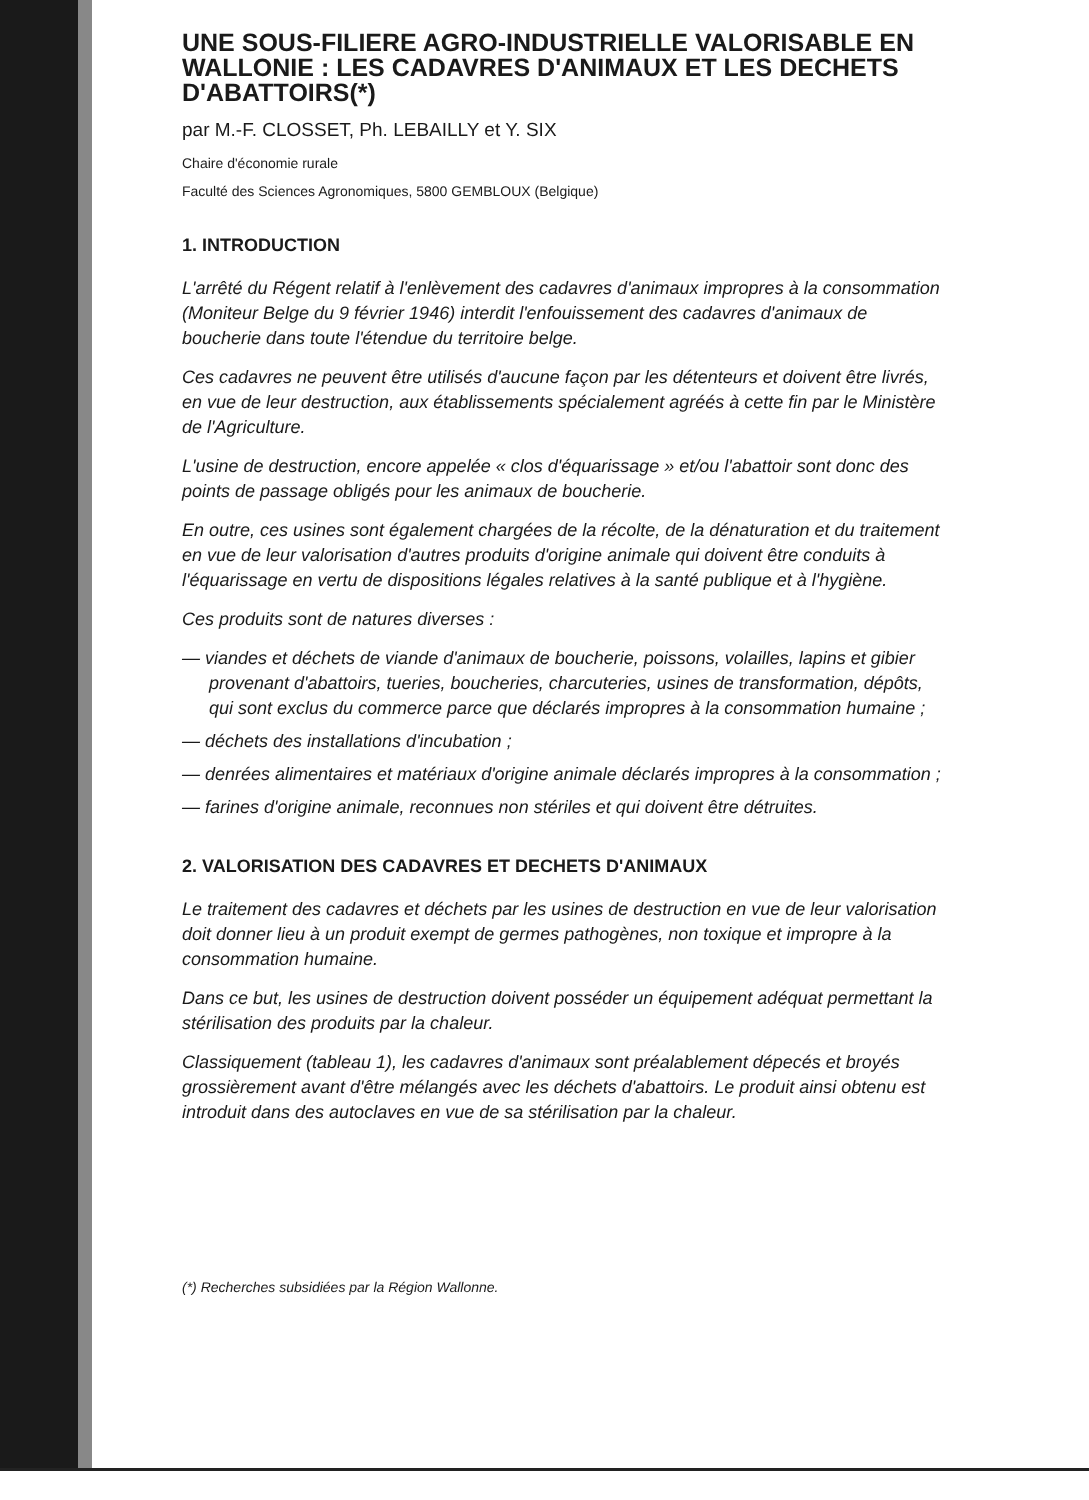UNE SOUS-FILIERE AGRO-INDUSTRIELLE VALORISABLE EN WALLONIE : LES CADAVRES D'ANIMAUX ET LES DECHETS D'ABATTOIRS(*)
par M.-F. CLOSSET, Ph. LEBAILLY et Y. SIX
Chaire d'économie rurale
Faculté des Sciences Agronomiques, 5800 GEMBLOUX (Belgique)
1. INTRODUCTION
L'arrêté du Régent relatif à l'enlèvement des cadavres d'animaux impropres à la consommation (Moniteur Belge du 9 février 1946) interdit l'enfouissement des cadavres d'animaux de boucherie dans toute l'étendue du territoire belge.
Ces cadavres ne peuvent être utilisés d'aucune façon par les détenteurs et doivent être livrés, en vue de leur destruction, aux établissements spécialement agréés à cette fin par le Ministère de l'Agriculture.
L'usine de destruction, encore appelée « clos d'équarissage » et/ou l'abattoir sont donc des points de passage obligés pour les animaux de boucherie.
En outre, ces usines sont également chargées de la récolte, de la dénaturation et du traitement en vue de leur valorisation d'autres produits d'origine animale qui doivent être conduits à l'équarissage en vertu de dispositions légales relatives à la santé publique et à l'hygiène.
Ces produits sont de natures diverses :
— viandes et déchets de viande d'animaux de boucherie, poissons, volailles, lapins et gibier provenant d'abattoirs, tueries, boucheries, charcuteries, usines de transformation, dépôts, qui sont exclus du commerce parce que déclarés impropres à la consommation humaine ;
— déchets des installations d'incubation ;
— denrées alimentaires et matériaux d'origine animale déclarés impropres à la consommation ;
— farines d'origine animale, reconnues non stériles et qui doivent être détruites.
2. VALORISATION DES CADAVRES ET DECHETS D'ANIMAUX
Le traitement des cadavres et déchets par les usines de destruction en vue de leur valorisation doit donner lieu à un produit exempt de germes pathogènes, non toxique et impropre à la consommation humaine.
Dans ce but, les usines de destruction doivent posséder un équipement adéquat permettant la stérilisation des produits par la chaleur.
Classiquement (tableau 1), les cadavres d'animaux sont préalablement dépecés et broyés grossièrement avant d'être mélangés avec les déchets d'abattoirs. Le produit ainsi obtenu est introduit dans des autoclaves en vue de sa stérilisation par la chaleur.
(*) Recherches subsidiées par la Région Wallonne.